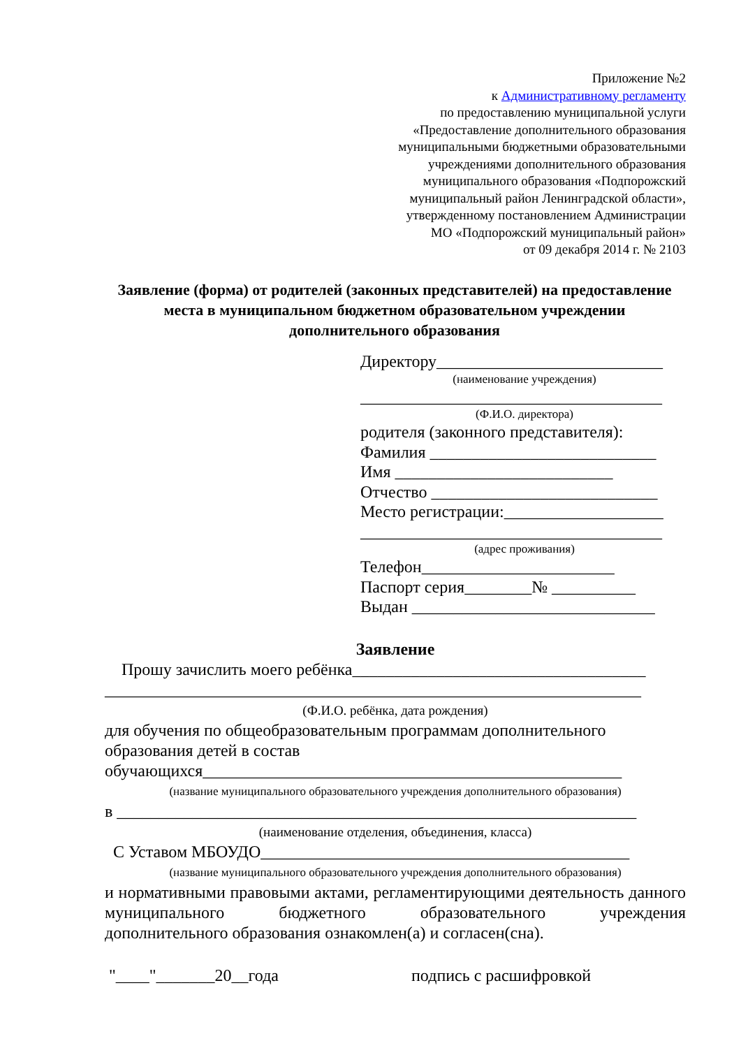Приложение №2
к Административному регламенту
по предоставлению муниципальной услуги
«Предоставление дополнительного образования
муниципальными бюджетными образовательными
учреждениями дополнительного образования
муниципального образования «Подпорожский
муниципальный район Ленинградской области»,
утвержденному постановлением Администрации
МО «Подпорожский муниципальный район»
от 09 декабря 2014 г. № 2103
Заявление (форма) от родителей (законных представителей) на предоставление места в муниципальном бюджетном образовательном учреждении дополнительного образования
Директору___________________________
(наименование учреждения)
____________________________________
(Ф.И.О. директора)
родителя (законного представителя): Фамилия ___________________________ Имя __________________________ Отчество ___________________________ Место регистрации:___________________ ____________________________________
(адрес проживания)
Телефон_______________________ Паспорт серия________№ __________ Выдан _____________________________
Заявление
Прошу зачислить моего ребёнка___________________________________
________________________________________________________________
(Ф.И.О. ребёнка, дата рождения)
для обучения по общеобразовательным программам дополнительного образования детей в состав
обучающихся__________________________________________________
(название муниципального образовательного учреждения дополнительного образования)
в ______________________________________________________________
(наименование отделения, объединения, класса)
С Уставом МБОУДО____________________________________________
(название муниципального образовательного учреждения дополнительного образования)
и нормативными правовыми актами, регламентирующими деятельность данного муниципального бюджетного образовательного учреждения
дополнительного образования ознакомлен(а) и согласен(сна).
"____"_______20__года подпись с расшифровкой